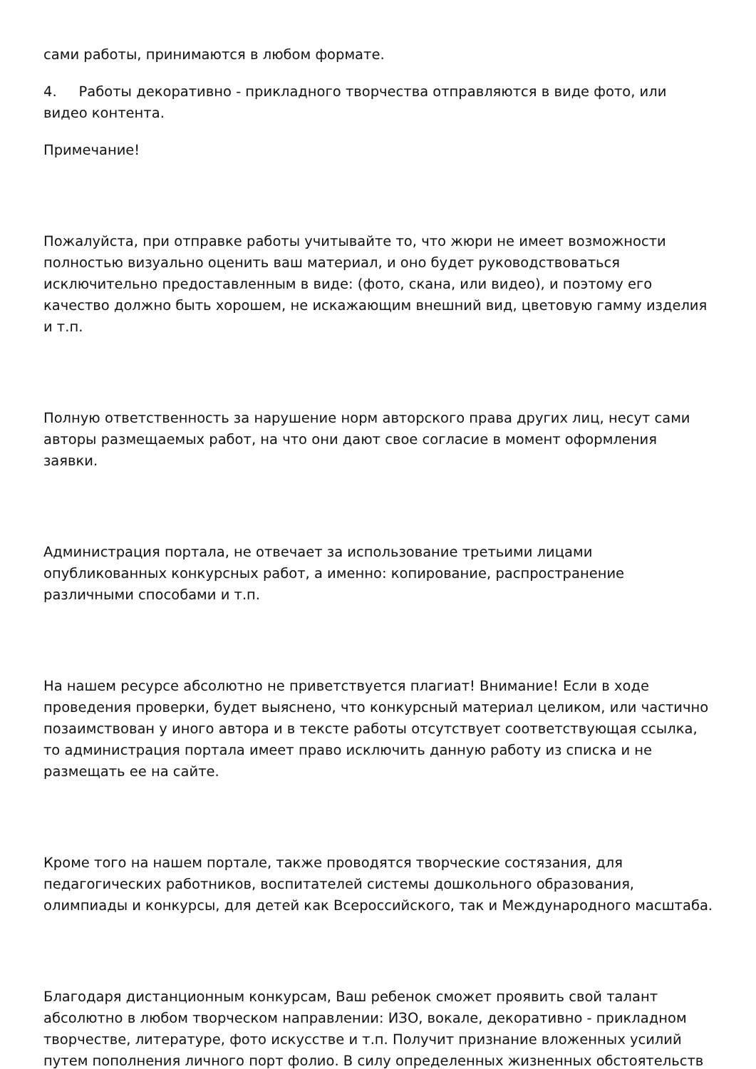сами работы, принимаются в любом формате.
4. Работы декоративно - прикладного творчества отправляются в виде фото, или видео контента.
Примечание!
Пожалуйста, при отправке работы учитывайте то, что жюри не имеет возможности полностью визуально оценить ваш материал, и оно будет руководствоваться исключительно предоставленным в виде: (фото, скана, или видео), и поэтому его качество должно быть хорошем, не искажающим внешний вид, цветовую гамму изделия и т.п.
Полную ответственность за нарушение норм авторского права других лиц, несут сами авторы размещаемых работ, на что они дают свое согласие в момент оформления заявки.
Администрация портала, не отвечает за использование третьими лицами опубликованных конкурсных работ, а именно: копирование, распространение различными способами и т.п.
На нашем ресурсе абсолютно не приветствуется плагиат! Внимание! Если в ходе проведения проверки, будет выяснено, что конкурсный материал целиком, или частично позаимствован у иного автора и в тексте работы отсутствует соответствующая ссылка, то администрация портала имеет право исключить данную работу из списка и не размещать ее на сайте.
Кроме того на нашем портале, также проводятся творческие состязания, для педагогических работников, воспитателей системы дошкольного образования, олимпиады и конкурсы, для детей как Всероссийского, так и Международного масштаба.
Благодаря дистанционным конкурсам, Ваш ребенок сможет проявить свой талант абсолютно в любом творческом направлении: ИЗО, вокале, декоративно - прикладном творчестве, литературе, фото искусстве и т.п. Получит признание вложенных усилий путем пополнения личного порт фолио. В силу определенных жизненных обстоятельств